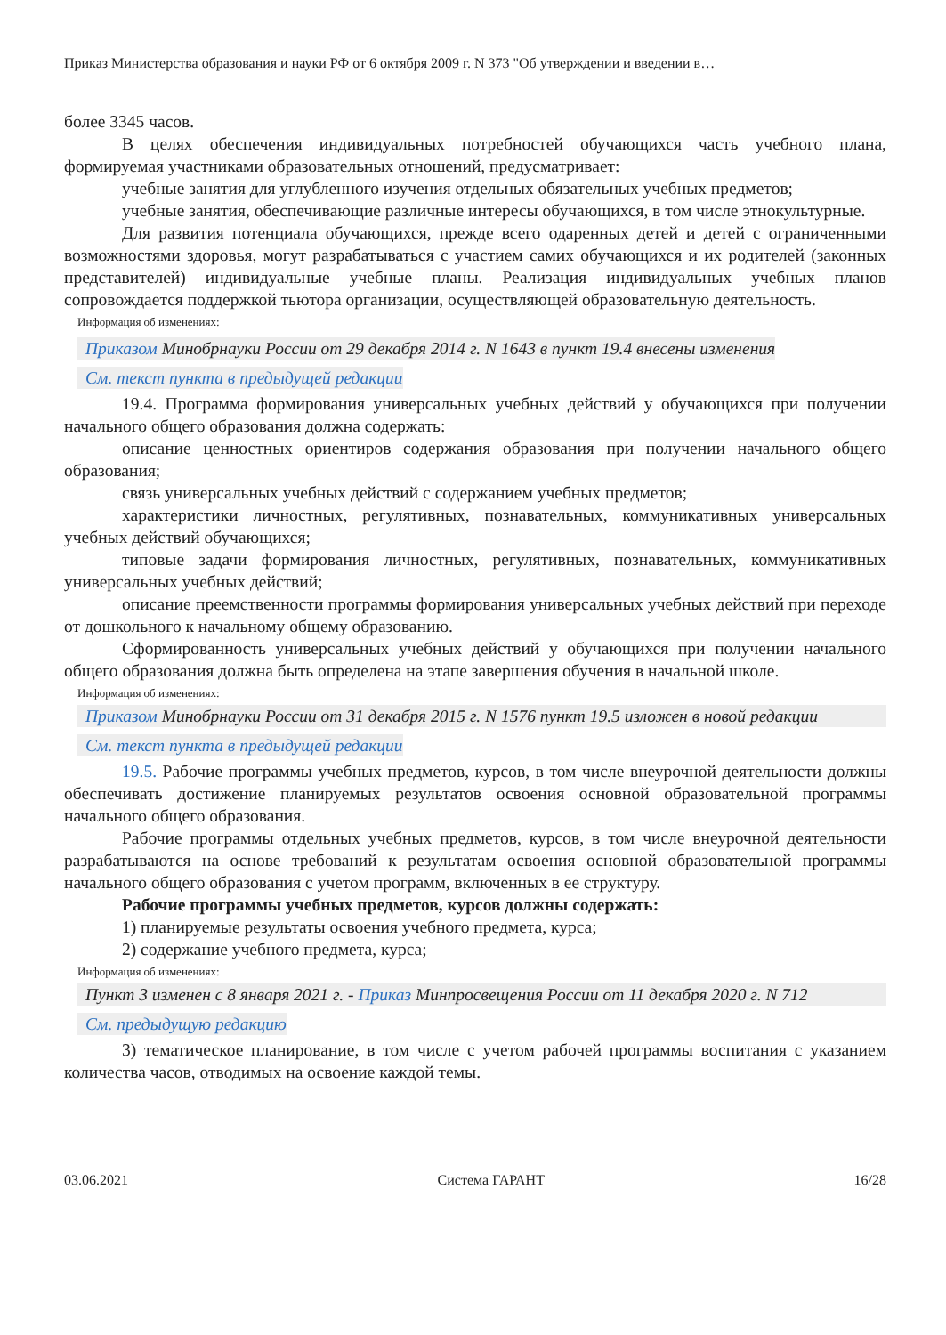Приказ Министерства образования и науки РФ от 6 октября 2009 г. N 373 "Об утверждении и введении в…
более 3345 часов.
В целях обеспечения индивидуальных потребностей обучающихся часть учебного плана, формируемая участниками образовательных отношений, предусматривает:
учебные занятия для углубленного изучения отдельных обязательных учебных предметов;
учебные занятия, обеспечивающие различные интересы обучающихся, в том числе этнокультурные.
Для развития потенциала обучающихся, прежде всего одаренных детей и детей с ограниченными возможностями здоровья, могут разрабатываться с участием самих обучающихся и их родителей (законных представителей) индивидуальные учебные планы. Реализация индивидуальных учебных планов сопровождается поддержкой тьютора организации, осуществляющей образовательную деятельность.
Информация об изменениях:
Приказом Минобрнауки России от 29 декабря 2014 г. N 1643 в пункт 19.4 внесены изменения
См. текст пункта в предыдущей редакции
19.4. Программа формирования универсальных учебных действий у обучающихся при получении начального общего образования должна содержать:
описание ценностных ориентиров содержания образования при получении начального общего образования;
связь универсальных учебных действий с содержанием учебных предметов;
характеристики личностных, регулятивных, познавательных, коммуникативных универсальных учебных действий обучающихся;
типовые задачи формирования личностных, регулятивных, познавательных, коммуникативных универсальных учебных действий;
описание преемственности программы формирования универсальных учебных действий при переходе от дошкольного к начальному общему образованию.
Сформированность универсальных учебных действий у обучающихся при получении начального общего образования должна быть определена на этапе завершения обучения в начальной школе.
Информация об изменениях:
Приказом Минобрнауки России от 31 декабря 2015 г. N 1576 пункт 19.5 изложен в новой редакции
См. текст пункта в предыдущей редакции
19.5. Рабочие программы учебных предметов, курсов, в том числе внеурочной деятельности должны обеспечивать достижение планируемых результатов освоения основной образовательной программы начального общего образования.
Рабочие программы отдельных учебных предметов, курсов, в том числе внеурочной деятельности разрабатываются на основе требований к результатам освоения основной образовательной программы начального общего образования с учетом программ, включенных в ее структуру.
Рабочие программы учебных предметов, курсов должны содержать:
1) планируемые результаты освоения учебного предмета, курса;
2) содержание учебного предмета, курса;
Информация об изменениях:
Пункт 3 изменен с 8 января 2021 г. - Приказ Минпросвещения России от 11 декабря 2020 г. N 712
См. предыдущую редакцию
3) тематическое планирование, в том числе с учетом рабочей программы воспитания с указанием количества часов, отводимых на освоение каждой темы.
03.06.2021 Система ГАРАНТ 16/28